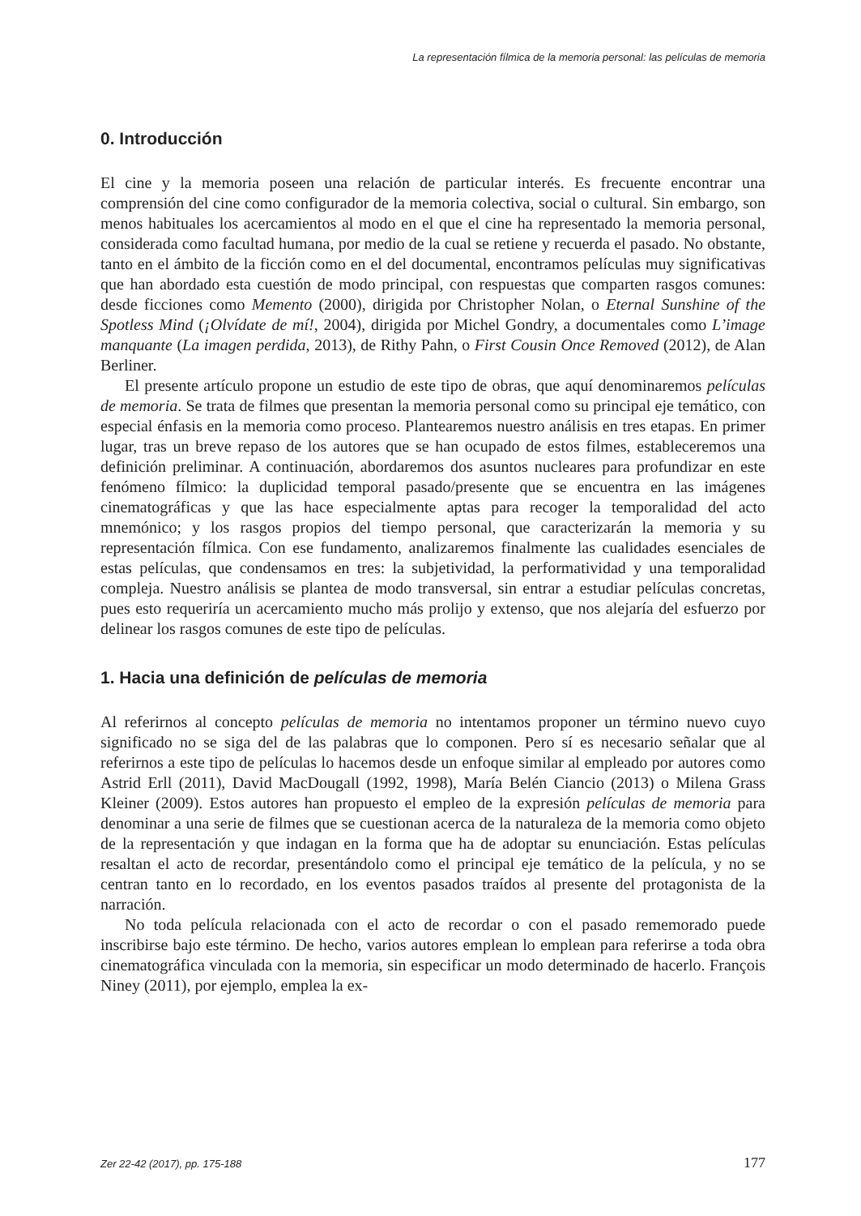La representación fílmica de la memoria personal: las películas de memoria
0. Introducción
El cine y la memoria poseen una relación de particular interés. Es frecuente encontrar una comprensión del cine como configurador de la memoria colectiva, social o cultural. Sin embargo, son menos habituales los acercamientos al modo en el que el cine ha representado la memoria personal, considerada como facultad humana, por medio de la cual se retiene y recuerda el pasado. No obstante, tanto en el ámbito de la ficción como en el del documental, encontramos películas muy significativas que han abordado esta cuestión de modo principal, con respuestas que comparten rasgos comunes: desde ficciones como Memento (2000), dirigida por Christopher Nolan, o Eternal Sunshine of the Spotless Mind (¡Olvídate de mí!, 2004), dirigida por Michel Gondry, a documentales como L’image manquante (La imagen perdida, 2013), de Rithy Pahn, o First Cousin Once Removed (2012), de Alan Berliner.
El presente artículo propone un estudio de este tipo de obras, que aquí denominaremos películas de memoria. Se trata de filmes que presentan la memoria personal como su principal eje temático, con especial énfasis en la memoria como proceso. Plantearemos nuestro análisis en tres etapas. En primer lugar, tras un breve repaso de los autores que se han ocupado de estos filmes, estableceremos una definición preliminar. A continuación, abordaremos dos asuntos nucleares para profundizar en este fenómeno fílmico: la duplicidad temporal pasado/presente que se encuentra en las imágenes cinematográficas y que las hace especialmente aptas para recoger la temporalidad del acto mnemónico; y los rasgos propios del tiempo personal, que caracterizarán la memoria y su representación fílmica. Con ese fundamento, analizaremos finalmente las cualidades esenciales de estas películas, que condensamos en tres: la subjetividad, la performatividad y una temporalidad compleja. Nuestro análisis se plantea de modo transversal, sin entrar a estudiar películas concretas, pues esto requeriría un acercamiento mucho más prolijo y extenso, que nos alejaría del esfuerzo por delinear los rasgos comunes de este tipo de películas.
1. Hacia una definición de películas de memoria
Al referirnos al concepto películas de memoria no intentamos proponer un término nuevo cuyo significado no se siga del de las palabras que lo componen. Pero sí es necesario señalar que al referirnos a este tipo de películas lo hacemos desde un enfoque similar al empleado por autores como Astrid Erll (2011), David MacDougall (1992, 1998), María Belén Ciancio (2013) o Milena Grass Kleiner (2009). Estos autores han propuesto el empleo de la expresión películas de memoria para denominar a una serie de filmes que se cuestionan acerca de la naturaleza de la memoria como objeto de la representación y que indagan en la forma que ha de adoptar su enunciación. Estas películas resaltan el acto de recordar, presentándolo como el principal eje temático de la película, y no se centran tanto en lo recordado, en los eventos pasados traídos al presente del protagonista de la narración.
No toda película relacionada con el acto de recordar o con el pasado rememorado puede inscribirse bajo este término. De hecho, varios autores emplean lo emplean para referirse a toda obra cinematográfica vinculada con la memoria, sin especificar un modo determinado de hacerlo. François Niney (2011), por ejemplo, emplea la ex-
Zer 22-42 (2017), pp. 175-188 177